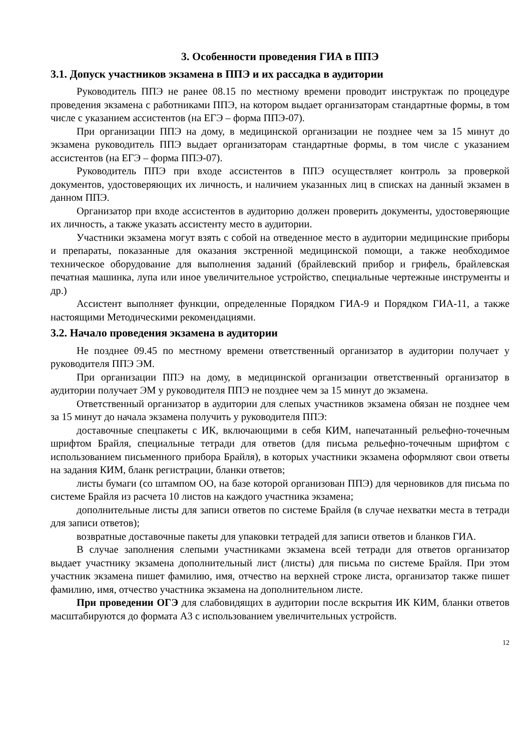3. Особенности проведения ГИА в ППЭ
3.1. Допуск участников экзамена в ППЭ и их рассадка в аудитории
Руководитель ППЭ не ранее 08.15 по местному времени проводит инструктаж по процедуре проведения экзамена с работниками ППЭ, на котором выдает организаторам стандартные формы, в том числе с указанием ассистентов (на ЕГЭ – форма ППЭ-07).
При организации ППЭ на дому, в медицинской организации не позднее чем за 15 минут до экзамена руководитель ППЭ выдает организаторам стандартные формы, в том числе с указанием ассистентов (на ЕГЭ – форма ППЭ-07).
Руководитель ППЭ при входе ассистентов в ППЭ осуществляет контроль за проверкой документов, удостоверяющих их личность, и наличием указанных лиц в списках на данный экзамен в данном ППЭ.
Организатор при входе ассистентов в аудиторию должен проверить документы, удостоверяющие их личность, а также указать ассистенту место в аудитории.
Участники экзамена могут взять с собой на отведенное место в аудитории медицинские приборы и препараты, показанные для оказания экстренной медицинской помощи, а также необходимое техническое оборудование для выполнения заданий (брайлевский прибор и грифель, брайлевская печатная машинка, лупа или иное увеличительное устройство, специальные чертежные инструменты и др.)
Ассистент выполняет функции, определенные Порядком ГИА-9 и Порядком ГИА-11, а также настоящими Методическими рекомендациями.
3.2. Начало проведения экзамена в аудитории
Не позднее 09.45 по местному времени ответственный организатор в аудитории получает у руководителя ППЭ ЭМ.
При организации ППЭ на дому, в медицинской организации ответственный организатор в аудитории получает ЭМ у руководителя ППЭ не позднее чем за 15 минут до экзамена.
Ответственный организатор в аудитории для слепых участников экзамена обязан не позднее чем за 15 минут до начала экзамена получить у руководителя ППЭ:
доставочные спецпакеты с ИК, включающими в себя КИМ, напечатанный рельефно-точечным шрифтом Брайля, специальные тетради для ответов (для письма рельефно-точечным шрифтом с использованием письменного прибора Брайля), в которых участники экзамена оформляют свои ответы на задания КИМ, бланк регистрации, бланки ответов;
листы бумаги (со штампом ОО, на базе которой организован ППЭ) для черновиков для письма по системе Брайля из расчета 10 листов на каждого участника экзамена;
дополнительные листы для записи ответов по системе Брайля (в случае нехватки места в тетради для записи ответов);
возвратные доставочные пакеты для упаковки тетрадей для записи ответов и бланков ГИА.
В случае заполнения слепыми участниками экзамена всей тетради для ответов организатор выдает участнику экзамена дополнительный лист (листы) для письма по системе Брайля. При этом участник экзамена пишет фамилию, имя, отчество на верхней строке листа, организатор также пишет фамилию, имя, отчество участника экзамена на дополнительном листе.
При проведении ОГЭ для слабовидящих в аудитории после вскрытия ИК КИМ, бланки ответов масштабируются до формата А3 с использованием увеличительных устройств.
12